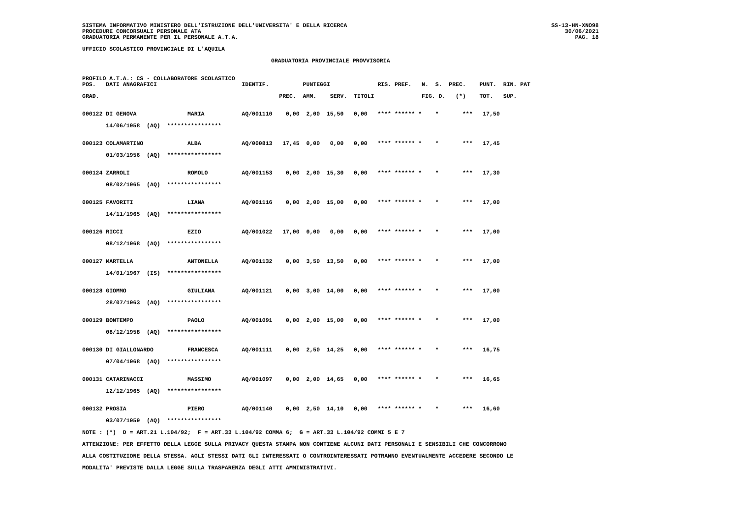SISTEMA INFORMATIVO MINISTERO DELL'ISTRUZIONE DELL'UNIVERSITA' E DELLA RICERCA
PROCEDURE CONCORSUALI PERSONALE ATA
GRADUATORIA PERMANENTE PER IL PERSONALE A.T.A.
SS-13-HN-XNO98
30/06/2021
PAG. 18
UFFICIO SCOLASTICO PROVINCIALE DI L'AQUILA
GRADUATORIA PROVINCIALE PROVVISORIA
PROFILO A.T.A.: CS - COLLABORATORE SCOLASTICO
POS.   DATI ANAGRAFICI                         IDENTIF.          PUNTEGGI              RIS. PREF.   N.  S.  PREC.    PUNT.  RIN. PAT

GRAD.                                                     PREC.  AMM.    SERV.  TITOLI              FIG. D.   (*)    TOT.   SUP.


000122 DI GENOVA               MARIA           AQ/001110    0,00  2,00  15,50   0,00   **** ****** *    *       ***   17,50

       14/06/1958  (AQ)  ****************


000123 COLAMARTINO             ALBA            AQ/000813   17,45  0,00   0,00   0,00   **** ****** *    *       ***   17,45

       01/03/1956  (AQ)  ****************


000124 ZARROLI                 ROMOLO          AQ/001153    0,00  2,00  15,30   0,00   **** ****** *    *       ***   17,30

       08/02/1965  (AQ)  ****************


000125 FAVORITI                LIANA           AQ/001116    0,00  2,00  15,00   0,00   **** ****** *    *       ***   17,00

       14/11/1965  (AQ)  ****************


000126 RICCI                   EZIO            AQ/001022   17,00  0,00   0,00   0,00   **** ****** *    *       ***   17,00

       08/12/1968  (AQ)  ****************


000127 MARTELLA                ANTONELLA       AQ/001132    0,00  3,50  13,50   0,00   **** ****** *    *       ***   17,00

       14/01/1967  (IS)  ****************


000128 GIOMMO                  GIULIANA        AQ/001121    0,00  3,00  14,00   0,00   **** ****** *    *       ***   17,00

       28/07/1963  (AQ)  ****************


000129 BONTEMPO                PAOLO           AQ/001091    0,00  2,00  15,00   0,00   **** ****** *    *       ***   17,00

       08/12/1958  (AQ)  ****************


000130 DI GIALLONARDO          FRANCESCA       AQ/001111    0,00  2,50  14,25   0,00   **** ****** *    *       ***   16,75

       07/04/1968  (AQ)  ****************


000131 CATARINACCI             MASSIMO         AQ/001097    0,00  2,00  14,65   0,00   **** ****** *    *       ***   16,65

       12/12/1965  (AQ)  ****************


000132 PROSIA                  PIERO           AQ/001140    0,00  2,50  14,10   0,00   **** ****** *    *       ***   16,60

       03/07/1959  (AQ)  ****************

NOTE : (*)  D = ART.21 L.104/92;  F = ART.33 L.104/92 COMMA 6;  G = ART.33 L.104/92 COMMI 5 E 7

ATTENZIONE: PER EFFETTO DELLA LEGGE SULLA PRIVACY QUESTA STAMPA NON CONTIENE ALCUNI DATI PERSONALI E SENSIBILI CHE CONCORRONO

ALLA COSTITUZIONE DELLA STESSA. AGLI STESSI DATI GLI INTERESSATI O CONTROINTERESSATI POTRANNO EVENTUALMENTE ACCEDERE SECONDO LE

MODALITA' PREVISTE DALLA LEGGE SULLA TRASPARENZA DEGLI ATTI AMMINISTRATIVI.